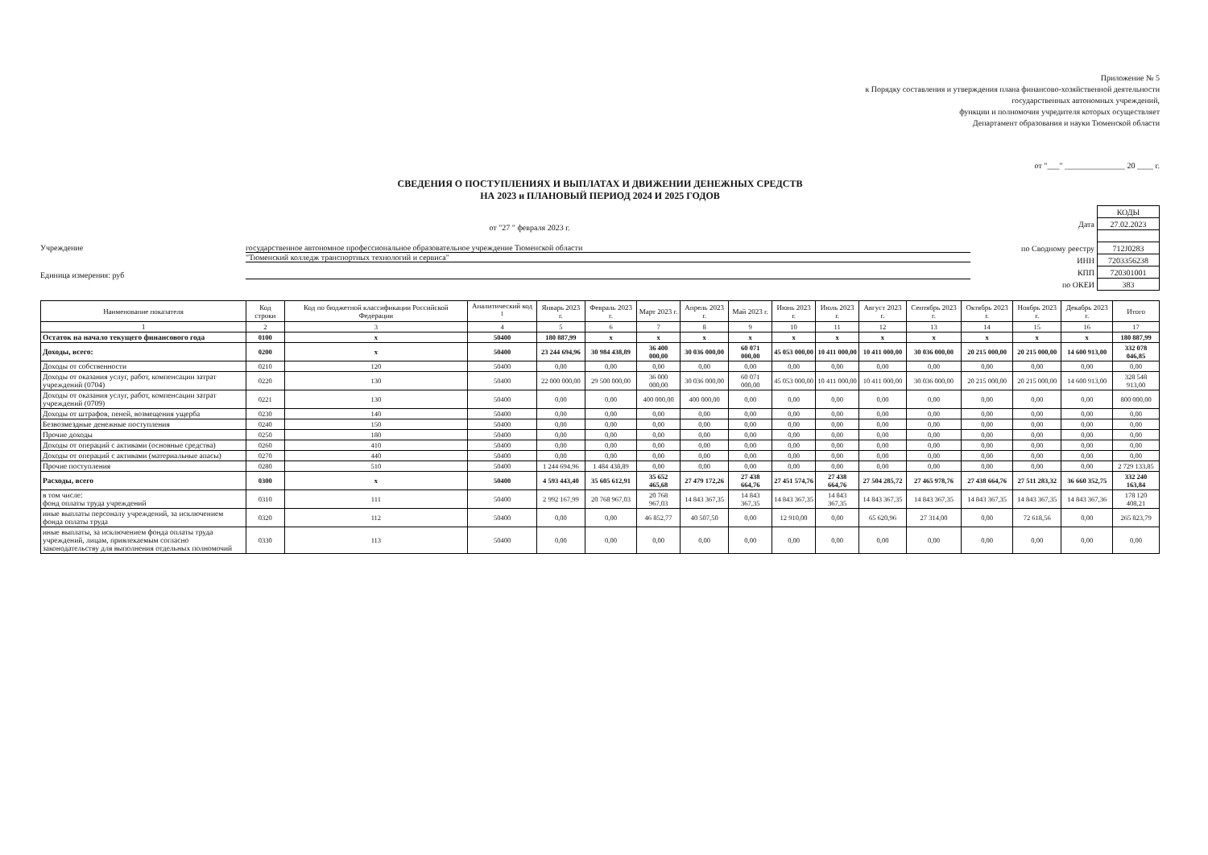Приложение № 5
к Порядку составления и утверждения плана финансово-хозяйственной деятельности
государственных автономных учреждений,
функции и полномочия учредителя которых осуществляет
Департамент образования и науки Тюменской области
от "___" _______________ 20 ____ г.
СВЕДЕНИЯ О ПОСТУПЛЕНИЯХ И ВЫПЛАТАХ И ДВИЖЕНИИ ДЕНЕЖНЫХ СРЕДСТВ
НА 2023 и ПЛАНОВЫЙ ПЕРИОД 2024 И 2025 ГОДОВ
от "27 " февраля 2023 г.
Учреждение государственное автономное профессиональное образовательное учреждение Тюменской области
"Тюменский колледж транспортных технологий и сервиса"
Единица измерения: руб
| | КОДЫ |
| Дата | 27.02.2023 |
| по Сводному реестру | 712J0283 |
| ИНН | 7203356238 |
| КПП | 720301001 |
| по ОКЕИ | 383 |
| Наименование показателя | Код строки | Код по бюджетной классификации Российской Федерации | Аналитический код <sup>1</sup> | Январь 2023 г. | Февраль 2023 г. | Март 2023 г. | Апрель 2023 г. | Май 2023 г. | Июнь 2023 г. | Июль 2023 г. | Август 2023 г. | Сентябрь 2023 г. | Октябрь 2023 г. | Ноябрь 2023 г. | Декабрь 2023 г. | Итого |
| --- | --- | --- | --- | --- | --- | --- | --- | --- | --- | --- | --- | --- | --- | --- | --- | --- |
| 1 | 2 | 3 | 4 | 5 | 6 | 7 | 8 | 9 | 10 | 11 | 12 | 13 | 14 | 15 | 16 | 17 |
| Остаток на начало текущего финансового года | 0100 | x | 50400 | 180 887,99 | x | x | x | x | x | x | x | x | x | x | x | 180 887,99 |
| Доходы, всего: | 0200 | x | 50400 | 23 244 694,96 | 30 984 438,89 | 36 400 000,00 | 30 036 000,00 | 60 071 000,00 | 45 053 000,00 | 10 411 000,00 | 10 411 000,00 | 30 036 000,00 | 20 215 000,00 | 20 215 000,00 | 14 600 913,00 | 332 078 046,85 |
| Доходы от собственности | 0210 | 120 | 50400 | 0,00 | 0,00 | 0,00 | 0,00 | 0,00 | 0,00 | 0,00 | 0,00 | 0,00 | 0,00 | 0,00 | 0,00 | 0,00 |
| Доходы от оказания услуг, работ, компенсации затрат учреждений (0704) | 0220 | 130 | 50400 | 22 000 000,00 | 29 500 000,00 | 36 000 000,00 | 30 036 000,00 | 60 071 000,00 | 45 053 000,00 | 10 411 000,00 | 10 411 000,00 | 30 036 000,00 | 20 215 000,00 | 20 215 000,00 | 14 600 913,00 | 328 548 913,00 |
| Доходы от оказания услуг, работ, компенсации затрат учреждений (0709) | 0221 | 130 | 50400 | 0,00 | 0,00 | 400 000,00 | 400 000,00 | 0,00 | 0,00 | 0,00 | 0,00 | 0,00 | 0,00 | 0,00 | 0,00 | 800 000,00 |
| Доходы от штрафов, пеней, возмещения ущерба | 0230 | 140 | 50400 | 0,00 | 0,00 | 0,00 | 0,00 | 0,00 | 0,00 | 0,00 | 0,00 | 0,00 | 0,00 | 0,00 | 0,00 | 0,00 |
| Безвозмездные денежные поступления | 0240 | 150 | 50400 | 0,00 | 0,00 | 0,00 | 0,00 | 0,00 | 0,00 | 0,00 | 0,00 | 0,00 | 0,00 | 0,00 | 0,00 | 0,00 |
| Прочие доходы | 0250 | 180 | 50400 | 0,00 | 0,00 | 0,00 | 0,00 | 0,00 | 0,00 | 0,00 | 0,00 | 0,00 | 0,00 | 0,00 | 0,00 | 0,00 |
| Доходы от операций с активами (основные средства) | 0260 | 410 | 50400 | 0,00 | 0,00 | 0,00 | 0,00 | 0,00 | 0,00 | 0,00 | 0,00 | 0,00 | 0,00 | 0,00 | 0,00 | 0,00 |
| Доходы от операций с активами (материальные апасы) | 0270 | 440 | 50400 | 0,00 | 0,00 | 0,00 | 0,00 | 0,00 | 0,00 | 0,00 | 0,00 | 0,00 | 0,00 | 0,00 | 0,00 | 0,00 |
| Прочие поступления | 0280 | 510 | 50400 | 1 244 694,96 | 1 484 438,89 | 0,00 | 0,00 | 0,00 | 0,00 | 0,00 | 0,00 | 0,00 | 0,00 | 0,00 | 0,00 | 2 729 133,85 |
| Расходы, всего | 0300 | x | 50400 | 4 593 443,40 | 35 605 612,91 | 35 652 465,68 | 27 479 172,26 | 27 438 664,76 | 27 451 574,76 | 27 438 664,76 | 27 504 285,72 | 27 465 978,76 | 27 438 664,76 | 27 511 283,32 | 36 660 352,75 | 332 240 163,84 |
| в том числе: фонд оплаты труда учреждений | 0310 | 111 | 50400 | 2 992 167,99 | 20 768 967,03 | 20 768 967,03 | 14 843 367,35 | 14 843 367,35 | 14 843 367,35 | 14 843 367,35 | 14 843 367,35 | 14 843 367,35 | 14 843 367,35 | 14 843 367,35 | 14 843 367,36 | 178 120 408,21 |
| иные выплаты персоналу учреждений, за исключением фонда оплаты труда | 0320 | 112 | 50400 | 0,00 | 0,00 | 46 852,77 | 40 507,50 | 0,00 | 12 910,00 | 0,00 | 65 620,96 | 27 314,00 | 0,00 | 72 618,56 | 0,00 | 265 823,79 |
| иные выплаты, за исключением фонда оплаты труда учреждений, лицам, привлекаемым согласно законодательству для выполнения отдельных полномочий | 0330 | 113 | 50400 | 0,00 | 0,00 | 0,00 | 0,00 | 0,00 | 0,00 | 0,00 | 0,00 | 0,00 | 0,00 | 0,00 | 0,00 | 0,00 |